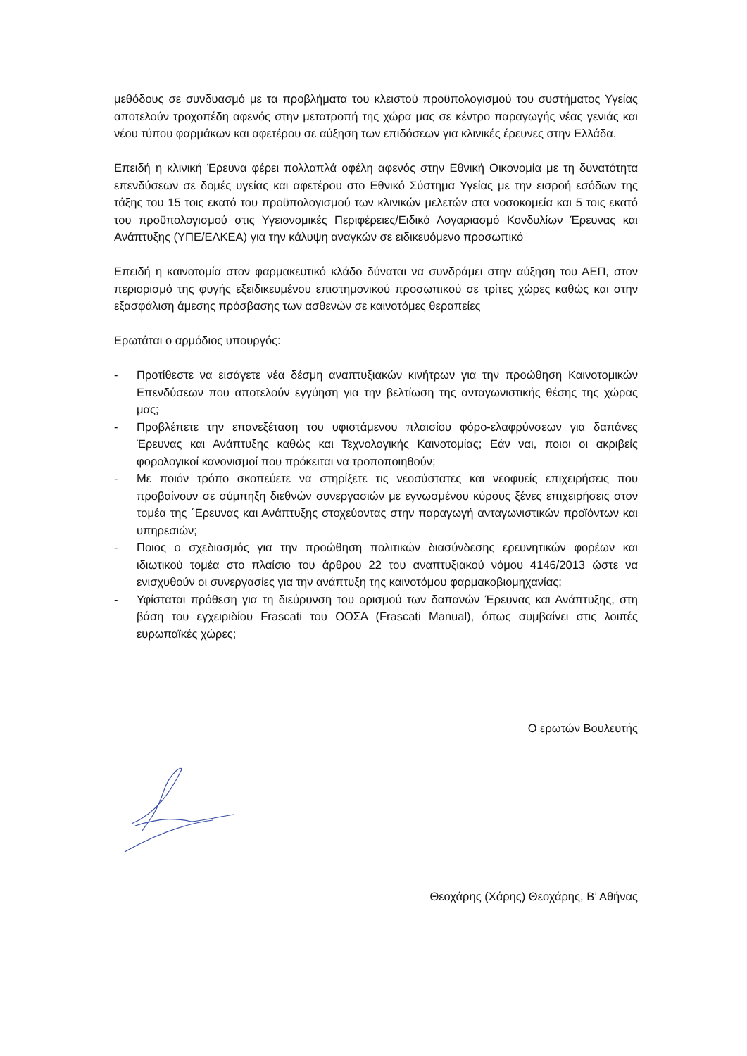μεθόδους σε συνδυασμό με τα προβλήματα του κλειστού προϋπολογισμού του συστήματος Υγείας αποτελούν τροχοπέδη αφενός στην μετατροπή της χώρα μας σε κέντρο παραγωγής νέας γενιάς και νέου τύπου φαρμάκων και αφετέρου σε αύξηση των επιδόσεων για κλινικές έρευνες στην Ελλάδα.
Επειδή η κλινική Έρευνα φέρει πολλαπλά οφέλη αφενός στην Εθνική Οικονομία με τη δυνατότητα επενδύσεων σε δομές υγείας και αφετέρου στο Εθνικό Σύστημα Υγείας με την εισροή εσόδων της τάξης του 15 τοις εκατό του προϋπολογισμού των κλινικών μελετών στα νοσοκομεία και 5 τοις εκατό του προϋπολογισμού στις Υγειονομικές Περιφέρειες/Ειδικό Λογαριασμό Κονδυλίων Έρευνας και Ανάπτυξης (ΥΠΕ/ΕΛΚΕΑ) για την κάλυψη αναγκών σε ειδικευόμενο προσωπικό
Επειδή η καινοτομία στον φαρμακευτικό κλάδο δύναται να συνδράμει στην αύξηση του ΑΕΠ, στον περιορισμό της φυγής εξειδικευμένου επιστημονικού προσωπικού σε τρίτες χώρες καθώς και στην εξασφάλιση άμεσης πρόσβασης των ασθενών σε καινοτόμες θεραπείες
Ερωτάται ο αρμόδιος υπουργός:
- Προτίθεστε να εισάγετε νέα δέσμη αναπτυξιακών κινήτρων για την προώθηση Καινοτομικών Επενδύσεων που αποτελούν εγγύηση για την βελτίωση της ανταγωνιστικής θέσης της χώρας μας;
- Προβλέπετε την επανεξέταση του υφιστάμενου πλαισίου φόρο-ελαφρύνσεων για δαπάνες Έρευνας και Ανάπτυξης καθώς και Τεχνολογικής Καινοτομίας; Εάν ναι, ποιοι οι ακριβείς φορολογικοί κανονισμοί που πρόκειται να τροποποιηθούν;
- Με ποιόν τρόπο σκοπεύετε να στηρίξετε τις νεοσύστατες και νεοφυείς επιχειρήσεις που προβαίνουν σε σύμπηξη διεθνών συνεργασιών με εγνωσμένου κύρους ξένες επιχειρήσεις στον τομέα της ΄Ερευνας και Ανάπτυξης στοχεύοντας στην παραγωγή ανταγωνιστικών προϊόντων και υπηρεσιών;
- Ποιος ο σχεδιασμός για την προώθηση πολιτικών διασύνδεσης ερευνητικών φορέων και ιδιωτικού τομέα στο πλαίσιο του άρθρου 22 του αναπτυξιακού νόμου 4146/2013 ώστε να ενισχυθούν οι συνεργασίες για την ανάπτυξη της καινοτόμου φαρμακοβιομηχανίας;
- Υφίσταται πρόθεση για τη διεύρυνση του ορισμού των δαπανών Έρευνας και Ανάπτυξης, στη βάση του εγχειριδίου Frascati του ΟΟΣΑ (Frascati Manual), όπως συμβαίνει στις λοιπές ευρωπαϊκές χώρες;
Ο ερωτών Βουλευτής
Θεοχάρης (Χάρης) Θεοχάρης, Β’ Αθήνας